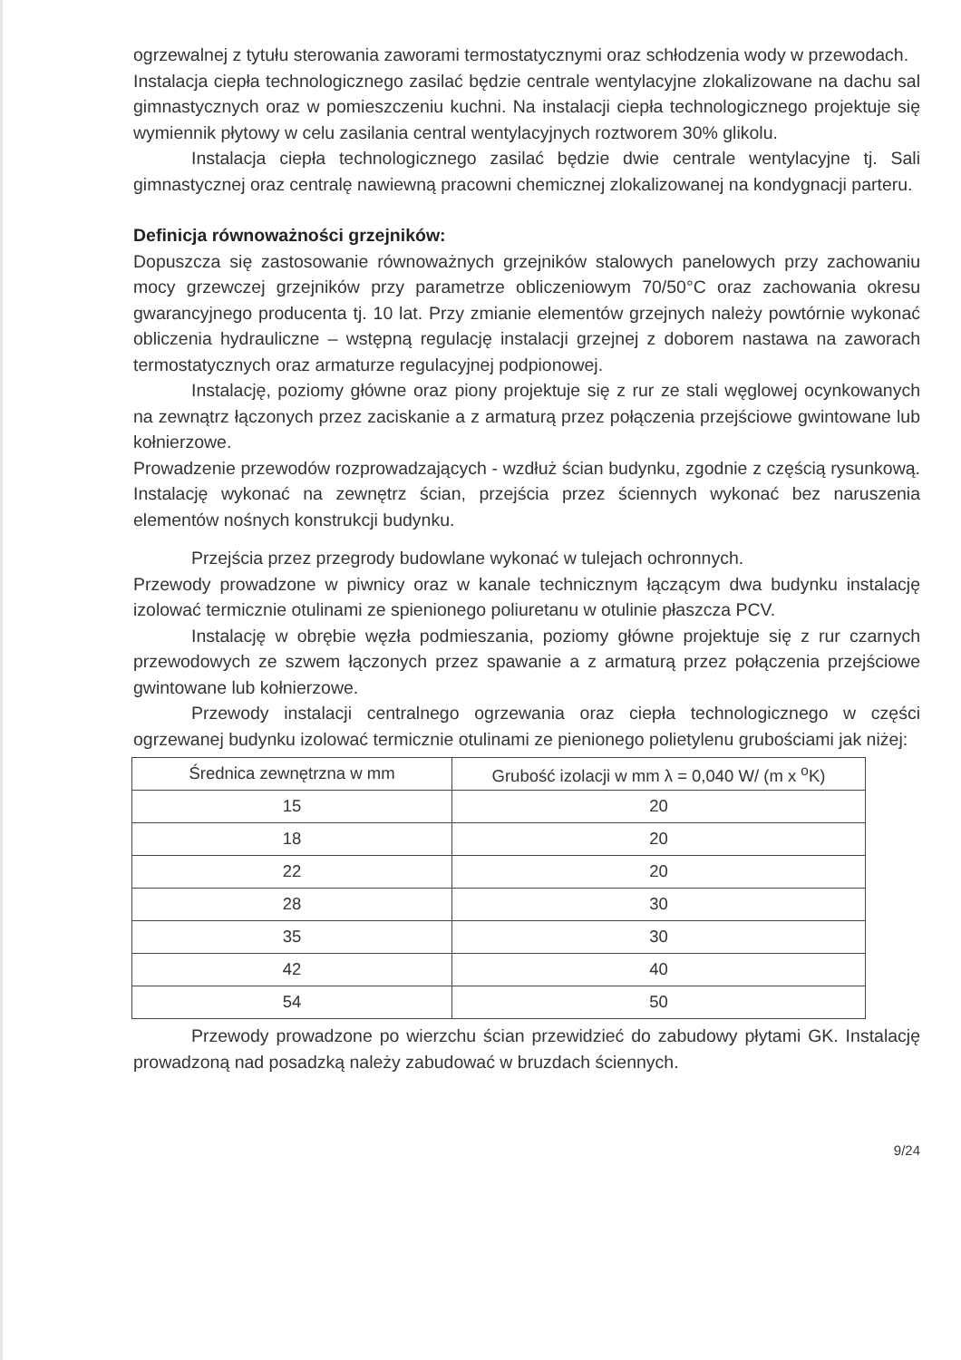ogrzewalnej z tytułu sterowania zaworami termostatycznymi oraz schłodzenia wody w przewodach.
Instalacja ciepła technologicznego zasilać będzie centrale wentylacyjne zlokalizowane na dachu sal gimnastycznych oraz w pomieszczeniu kuchni. Na instalacji ciepła technologicznego projektuje się wymiennik płytowy w celu zasilania central wentylacyjnych roztworem 30% glikolu.
Instalacja ciepła technologicznego zasilać będzie dwie centrale wentylacyjne tj. Sali gimnastycznej oraz centralę nawiewną pracowni chemicznej zlokalizowanej na kondygnacji parteru.
Definicja równoważności grzejników:
Dopuszcza się zastosowanie równoważnych grzejników stalowych panelowych przy zachowaniu mocy grzewczej grzejników przy parametrze obliczeniowym 70/50°C oraz zachowania okresu gwarancyjnego producenta tj. 10 lat. Przy zmianie elementów grzejnych należy powtórnie wykonać obliczenia hydrauliczne – wstępną regulację instalacji grzejnej z doborem nastawa na zaworach termostatycznych oraz armaturze regulacyjnej podpionowej.
Instalację, poziomy główne oraz piony projektuje się z rur ze stali węglowej ocynkowanych na zewnątrz łączonych przez zaciskanie a z armaturą przez połączenia przejściowe gwintowane lub kołnierzowe.
Prowadzenie przewodów rozprowadzających - wzdłuż ścian budynku, zgodnie z częścią rysunkową. Instalację wykonać na zewnętrz ścian, przejścia przez ściennych wykonać bez naruszenia elementów nośnych konstrukcji budynku.
Przejścia przez przegrody budowlane wykonać w tulejach ochronnych.
Przewody prowadzone w piwnicy oraz w kanale technicznym łączącym dwa budynku instalację izolować termicznie otulinami ze spienionego poliuretanu w otulinie płaszcza PCV.
Instalację w obrębie węzła podmieszania, poziomy główne projektuje się z rur czarnych przewodowych ze szwem łączonych przez spawanie a z armaturą przez połączenia przejściowe gwintowane lub kołnierzowe.
Przewody instalacji centralnego ogrzewania oraz ciepła technologicznego w części ogrzewanej budynku izolować termicznie otulinami ze pienionego polietylenu grubościami jak niżej:
| Średnica zewnętrzna w mm | Grubość izolacji w mm λ = 0,040 W/ (m x <sup>o</sup>K) |
| --- | --- |
| 15 | 20 |
| 18 | 20 |
| 22 | 20 |
| 28 | 30 |
| 35 | 30 |
| 42 | 40 |
| 54 | 50 |
Przewody prowadzone po wierzchu ścian przewidzieć do zabudowy płytami GK. Instalację prowadzoną nad posadzką należy zabudować w bruzdach ściennych.
9/24